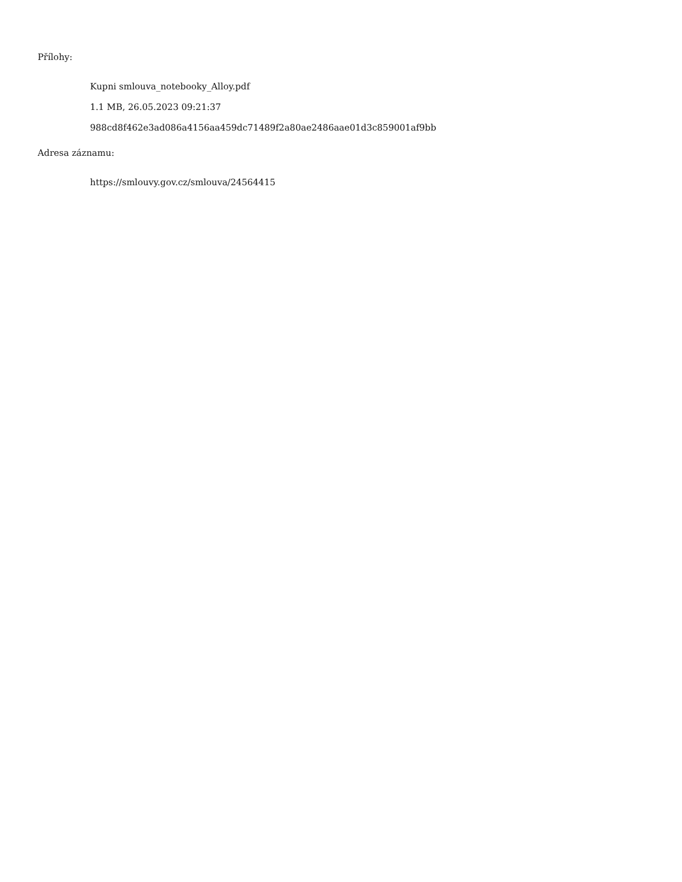Přílohy:
Kupni smlouva_notebooky_Alloy.pdf
1.1 MB, 26.05.2023 09:21:37
988cd8f462e3ad086a4156aa459dc71489f2a80ae2486aae01d3c859001af9bb
Adresa záznamu:
https://smlouvy.gov.cz/smlouva/24564415